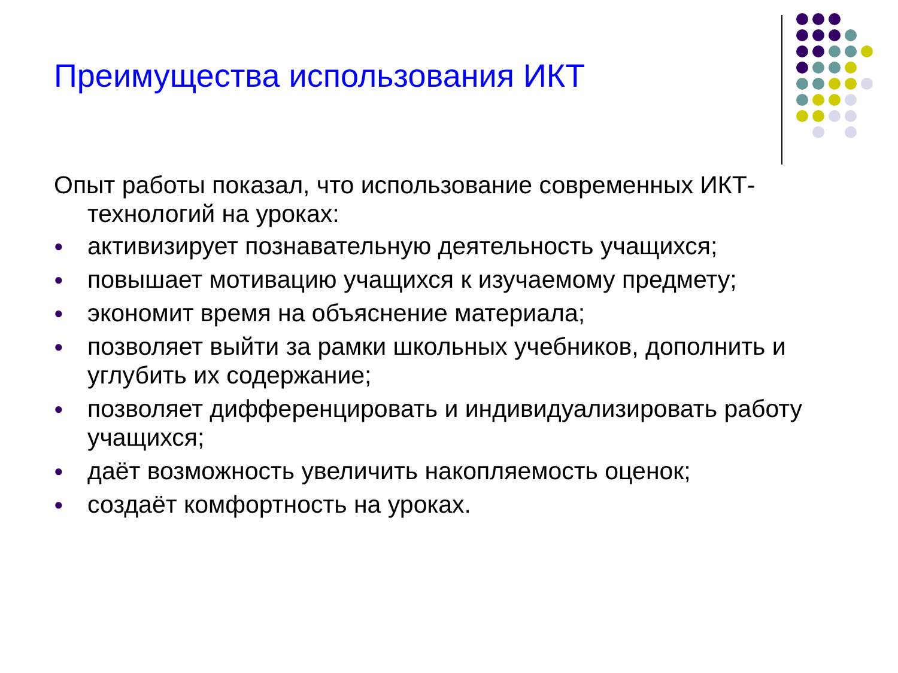Преимущества использования ИКТ
Опыт работы показал, что использование современных ИКТ-технологий на уроках:
● активизирует познавательную деятельность учащихся;
● повышает мотивацию учащихся к изучаемому предмету;
● экономит время на объяснение материала;
● позволяет выйти за рамки школьных учебников, дополнить и углубить их содержание;
● позволяет дифференцировать и индивидуализировать работу учащихся;
● даёт возможность увеличить накопляемость оценок;
● создаёт комфортность на уроках.